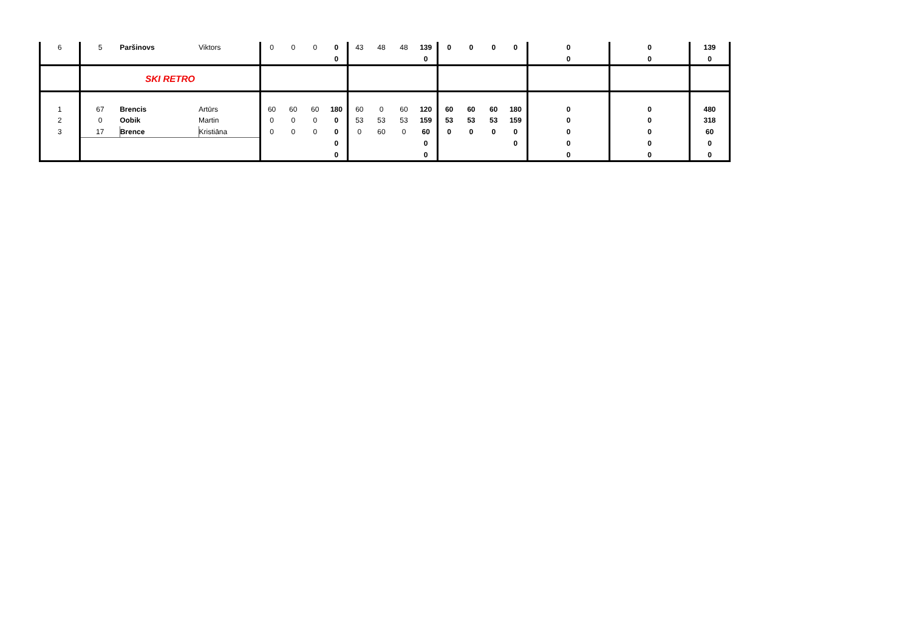| 6 | 5 | Paršinovs | Viktors | 0 | 0 | 0 | 0 | 43 | 48 | 48 | 139 | 0 | 0 | 0 | 0 | 0 | 0 | 139 |
| | | | | | | | 0 | | | | 0 | | | | | 0 | 0 | 0 |
| | SKI RETRO | | | | | | | | | | | | | | | | | |
| 1 | 67 | Brencis | Artūrs | 60 | 60 | 60 | 180 | 60 | 0 | 60 | 120 | 60 | 60 | 60 | 180 | 0 | 0 | 480 |
| 2 | 0 | Oobik | Martin | 0 | 0 | 0 | 0 | 53 | 53 | 53 | 159 | 53 | 53 | 53 | 159 | 0 | 0 | 318 |
| 3 | 17 | Brence | Kristiāna | 0 | 0 | 0 | 0 | 0 | 60 | 0 | 60 | 0 | 0 | 0 | 0 | 0 | 0 | 60 |
| | | | | | | | 0 | | | | 0 | | | | 0 | 0 | 0 | 0 |
| | | | | | | | 0 | | | | 0 | | | | | 0 | 0 | 0 |